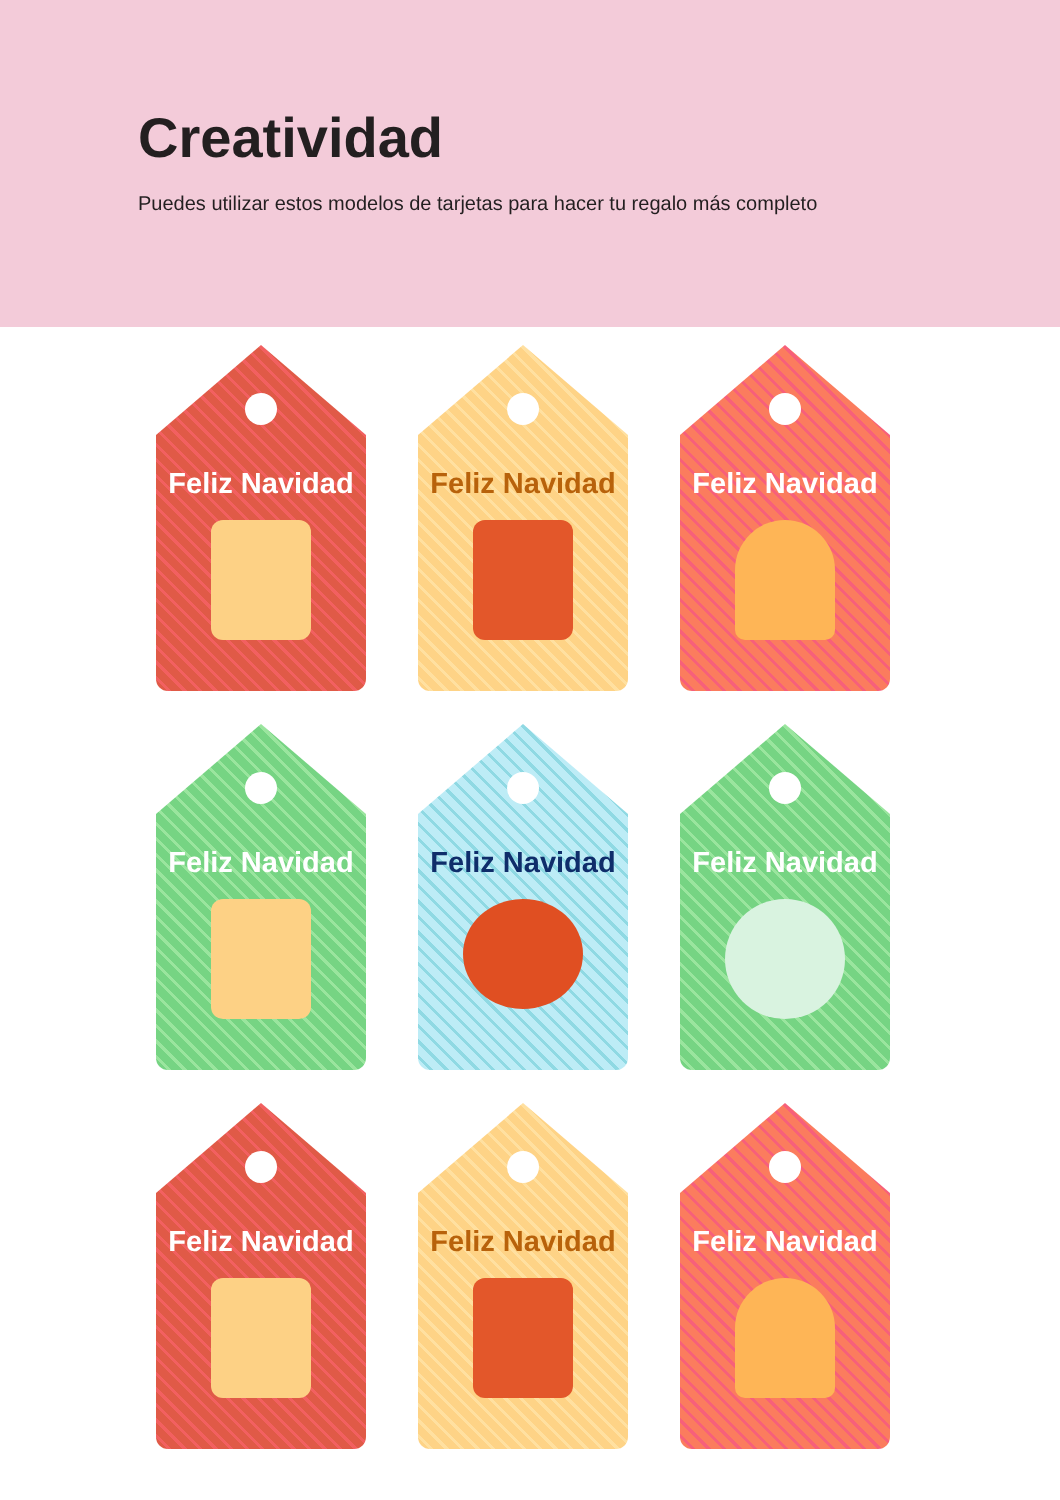Creatividad
Puedes utilizar estos modelos de tarjetas para hacer tu regalo más completo
Feliz Navidad
Feliz Navidad
Feliz Navidad
Feliz Navidad
Feliz Navidad
Feliz Navidad
Feliz Navidad
Feliz Navidad
Feliz Navidad